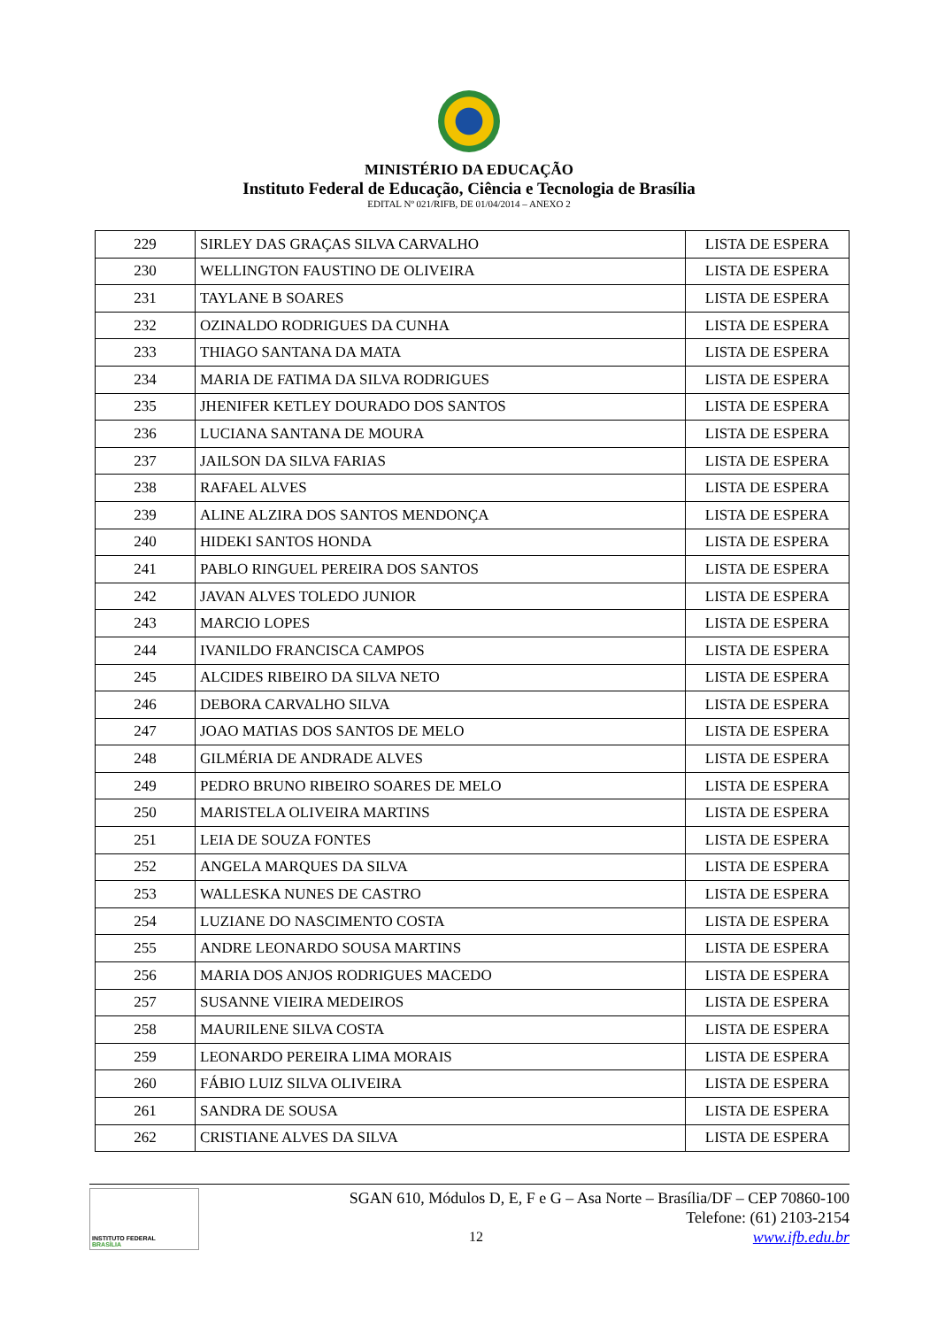MINISTÉRIO DA EDUCAÇÃO
Instituto Federal de Educação, Ciência e Tecnologia de Brasília
EDITAL Nº 021/RIFB, DE 01/04/2014 – ANEXO 2
| 229 | SIRLEY DAS GRAÇAS SILVA CARVALHO | LISTA DE ESPERA |
| 230 | WELLINGTON FAUSTINO DE OLIVEIRA | LISTA DE ESPERA |
| 231 | TAYLANE B SOARES | LISTA DE ESPERA |
| 232 | OZINALDO RODRIGUES DA CUNHA | LISTA DE ESPERA |
| 233 | THIAGO SANTANA DA MATA | LISTA DE ESPERA |
| 234 | MARIA DE FATIMA DA SILVA RODRIGUES | LISTA DE ESPERA |
| 235 | JHENIFER KETLEY DOURADO DOS SANTOS | LISTA DE ESPERA |
| 236 | LUCIANA SANTANA DE MOURA | LISTA DE ESPERA |
| 237 | JAILSON DA SILVA FARIAS | LISTA DE ESPERA |
| 238 | RAFAEL ALVES | LISTA DE ESPERA |
| 239 | ALINE ALZIRA DOS SANTOS MENDONÇA | LISTA DE ESPERA |
| 240 | HIDEKI SANTOS HONDA | LISTA DE ESPERA |
| 241 | PABLO RINGUEL PEREIRA DOS SANTOS | LISTA DE ESPERA |
| 242 | JAVAN ALVES TOLEDO JUNIOR | LISTA DE ESPERA |
| 243 | MARCIO LOPES | LISTA DE ESPERA |
| 244 | IVANILDO FRANCISCA CAMPOS | LISTA DE ESPERA |
| 245 | ALCIDES RIBEIRO DA SILVA NETO | LISTA DE ESPERA |
| 246 | DEBORA CARVALHO SILVA | LISTA DE ESPERA |
| 247 | JOAO MATIAS DOS SANTOS DE MELO | LISTA DE ESPERA |
| 248 | GILMÉRIA DE ANDRADE ALVES | LISTA DE ESPERA |
| 249 | PEDRO BRUNO RIBEIRO SOARES DE MELO | LISTA DE ESPERA |
| 250 | MARISTELA OLIVEIRA MARTINS | LISTA DE ESPERA |
| 251 | LEIA DE SOUZA FONTES | LISTA DE ESPERA |
| 252 | ANGELA MARQUES DA SILVA | LISTA DE ESPERA |
| 253 | WALLESKA NUNES DE CASTRO | LISTA DE ESPERA |
| 254 | LUZIANE DO NASCIMENTO COSTA | LISTA DE ESPERA |
| 255 | ANDRE LEONARDO SOUSA MARTINS | LISTA DE ESPERA |
| 256 | MARIA DOS ANJOS RODRIGUES MACEDO | LISTA DE ESPERA |
| 257 | SUSANNE VIEIRA MEDEIROS | LISTA DE ESPERA |
| 258 | MAURILENE SILVA COSTA | LISTA DE ESPERA |
| 259 | LEONARDO PEREIRA LIMA MORAIS | LISTA DE ESPERA |
| 260 | FÁBIO LUIZ SILVA OLIVEIRA | LISTA DE ESPERA |
| 261 | SANDRA DE SOUSA | LISTA DE ESPERA |
| 262 | CRISTIANE ALVES DA SILVA | LISTA DE ESPERA |
INSTITUTO FEDERAL
BRASÍLIA
SGAN 610, Módulos D, E, F e G – Asa Norte – Brasília/DF – CEP 70860-100
Telefone: (61) 2103-2154
12 www.ifb.edu.br